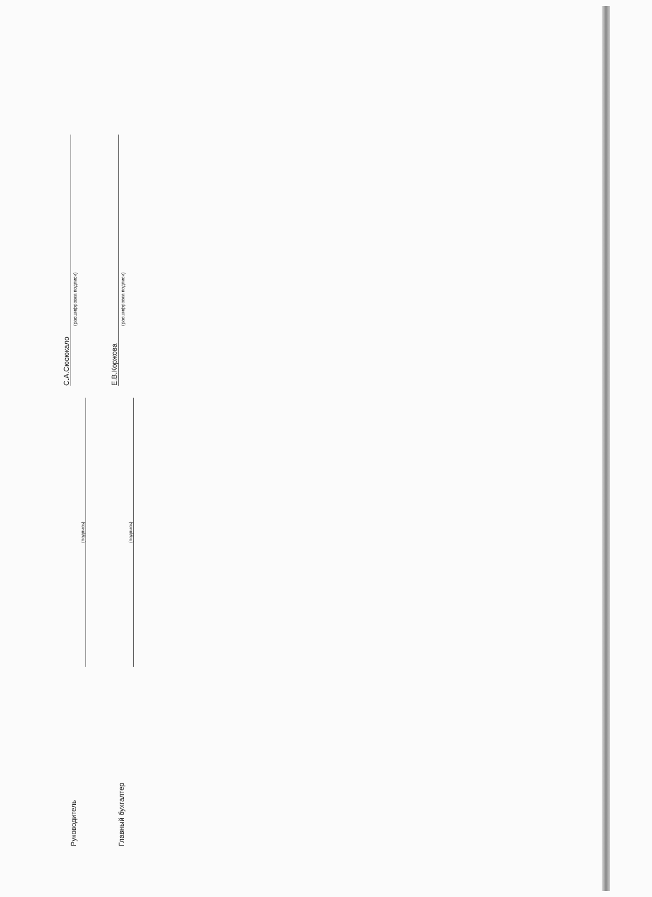Руководитель
(подпись)
С.А.Сюсюкало
(расшифровка подписи)
Главный бухгалтер
(подпись)
Е.В.Коржова
(расшифровка подписи)